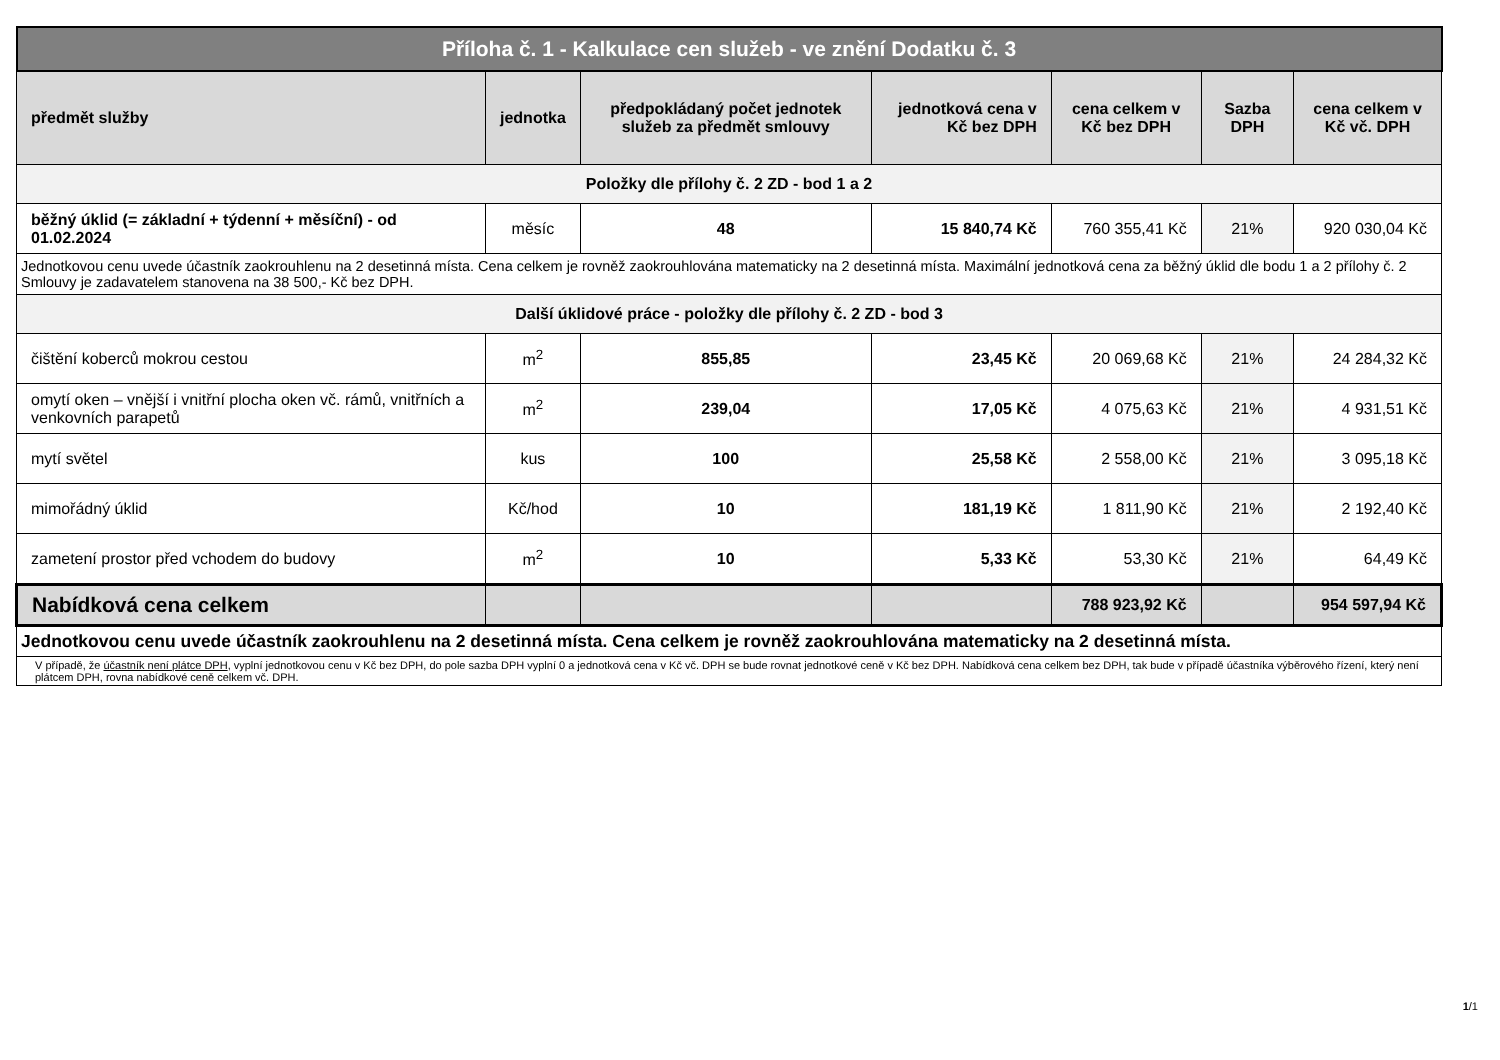| Příloha č. 1 - Kalkulace cen služeb - ve znění Dodatku č. 3 | | | | | | |
| předmět služby | jednotka | předpokládaný počet jednotek služeb za předmět smlouvy | jednotková cena v Kč bez DPH | cena celkem v Kč bez DPH | Sazba DPH | cena celkem v Kč vč. DPH |
| Položky dle přílohy č. 2 ZD - bod 1 a 2 | | | | | | |
| běžný úklid (= základní + týdenní + měsíční) - od 01.02.2024 | měsíc | 48 | 15 840,74 Kč | 760 355,41 Kč | 21% | 920 030,04 Kč |
| Jednotkovou cenu uvede účastník zaokrouhlenu na 2 desetinná místa. Cena celkem je rovněž zaokrouhlována matematicky na 2 desetinná místa. Maximální jednotková cena za běžný úklid dle bodu 1 a 2 přílohy č. 2 Smlouvy je zadavatelem stanovena na 38 500,- Kč bez DPH. | | | | | | |
| Další úklidové práce - položky dle přílohy č. 2 ZD - bod 3 | | | | | | |
| čištění koberců mokrou cestou | m<sup>2</sup> | 855,85 | 23,45 Kč | 20 069,68 Kč | 21% | 24 284,32 Kč |
| omytí oken – vnější i vnitřní plocha oken vč. rámů, vnitřních a venkovních parapetů | m<sup>2</sup> | 239,04 | 17,05 Kč | 4 075,63 Kč | 21% | 4 931,51 Kč |
| mytí světel | kus | 100 | 25,58 Kč | 2 558,00 Kč | 21% | 3 095,18 Kč |
| mimořádný úklid | Kč/hod | 10 | 181,19 Kč | 1 811,90 Kč | 21% | 2 192,40 Kč |
| zametení prostor před vchodem do budovy | m<sup>2</sup> | 10 | 5,33 Kč | 53,30 Kč | 21% | 64,49 Kč |
| Nabídková cena celkem | | | | 788 923,92 Kč | | 954 597,94 Kč |
| Jednotkovou cenu uvede účastník zaokrouhlenu na 2 desetinná místa. Cena celkem je rovněž zaokrouhlována matematicky na 2 desetinná místa. | | | | | | |
| V případě, že účastník není plátce DPH , vyplní jednotkovou cenu v Kč bez DPH, do pole sazba DPH vyplní 0 a jednotková cena v Kč vč. DPH se bude rovnat jednotkové ceně v Kč bez DPH. Nabídková cena celkem bez DPH, tak bude v případě účastníka výběrového řízení, který není plátcem DPH, rovna nabídkové ceně celkem vč. DPH. | | | | | | |
1/1